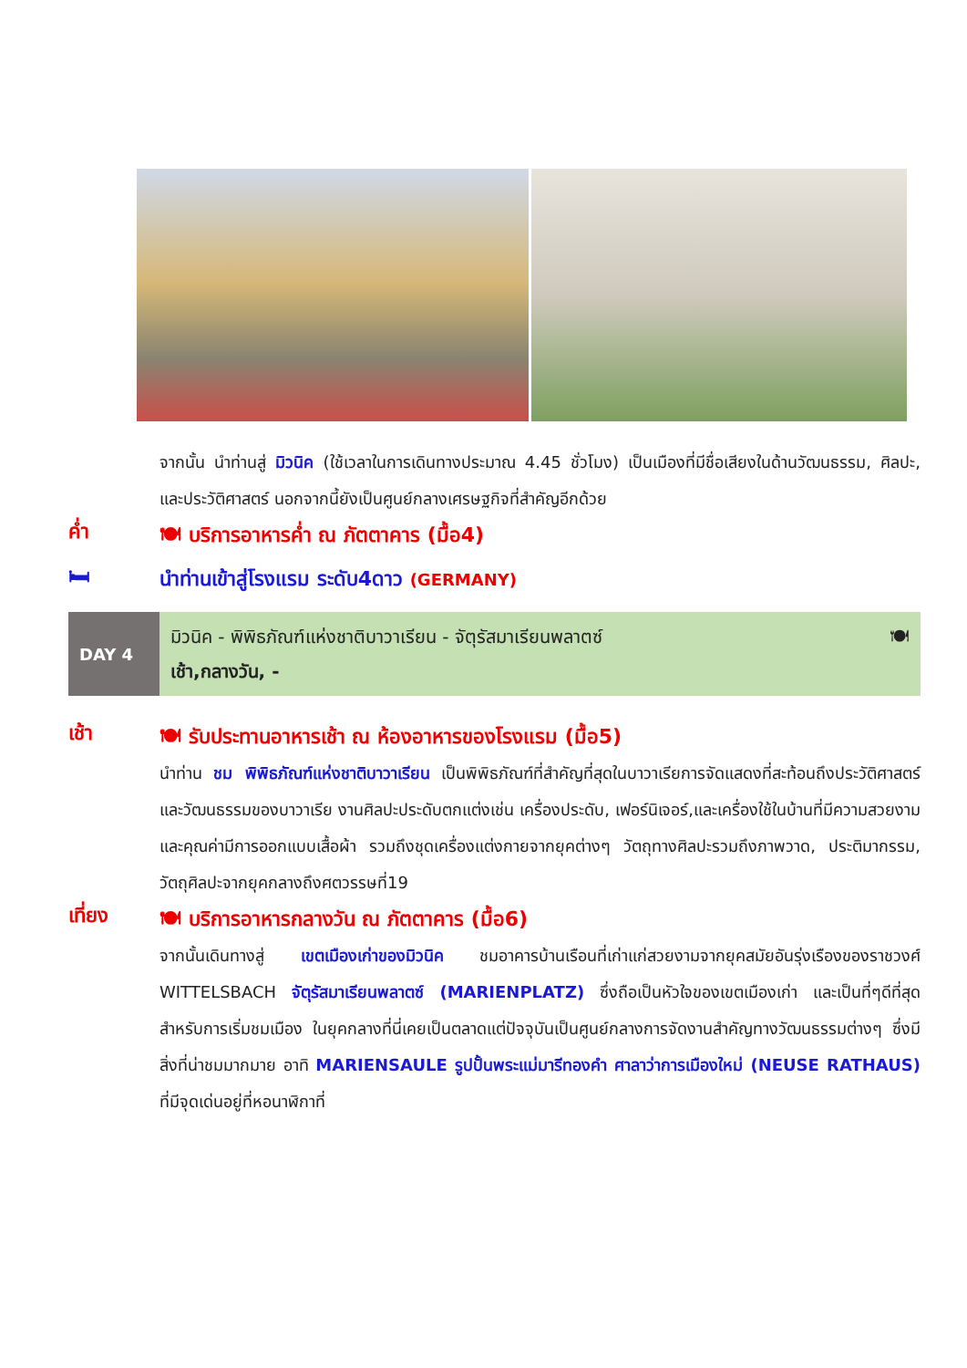จากนั้น นำท่านสู่ มิวนิค (ใช้เวลาในการเดินทางประมาณ 4.45 ชั่วโมง) เป็นเมืองที่มีชื่อเสียงในด้านวัฒนธรรม, ศิลปะ, และประวัติศาสตร์ นอกจากนี้ยังเป็นศูนย์กลางเศรษฐกิจที่สำคัญอีกด้วย
ค่ำ
🍽 บริการอาหารค่ำ ณ ภัตตาคาร (มื้อ4)
🛏
นำท่านเข้าสู่โรงแรม ระดับ4ดาว (GERMANY)
DAY 4
มิวนิค - พิพิธภัณฑ์แห่งชาติบาวาเรียน - จัตุรัสมาเรียนพลาตซ์ 🍽
เช้า,กลางวัน, -
เช้า
🍽 รับประทานอาหารเช้า ณ ห้องอาหารของโรงแรม (มื้อ5)
นำท่าน ชม พิพิธภัณฑ์แห่งชาติบาวาเรียน เป็นพิพิธภัณฑ์ที่สำคัญที่สุดในบาวาเรียการจัดแสดงที่สะท้อนถึงประวัติศาสตร์และวัฒนธรรมของบาวาเรีย งานศิลปะประดับตกแต่งเช่น เครื่องประดับ, เฟอร์นิเจอร์,และเครื่องใช้ในบ้านที่มีความสวยงามและคุณค่ามีการออกแบบเสื้อผ้า รวมถึงชุดเครื่องแต่งกายจากยุคต่างๆ วัตถุทางศิลปะรวมถึงภาพวาด, ประติมากรรม, วัตถุศิลปะจากยุคกลางถึงศตวรรษที่19
เที่ยง
🍽 บริการอาหารกลางวัน ณ ภัตตาคาร (มื้อ6)
จากนั้นเดินทางสู่ เขตเมืองเก่าของมิวนิค ชมอาคารบ้านเรือนที่เก่าแก่สวยงามจากยุคสมัยอันรุ่งเรืองของราชวงศ์ WITTELSBACH จัตุรัสมาเรียนพลาตซ์ (MARIENPLATZ) ซึ่งถือเป็นหัวใจของเขตเมืองเก่า และเป็นที่ๆดีที่สุดสำหรับการเริ่มชมเมือง ในยุคกลางที่นี่เคยเป็นตลาดแต่ปัจจุบันเป็นศูนย์กลางการจัดงานสำคัญทางวัฒนธรรมต่างๆ ซึ่งมีสิ่งที่น่าชมมากมาย อาทิ MARIENSAULE รูปปั้นพระแม่มารีทองคำ ศาลาว่าการเมืองใหม่ (NEUSE RATHAUS) ที่มีจุดเด่นอยู่ที่หอนาฬิกาที่